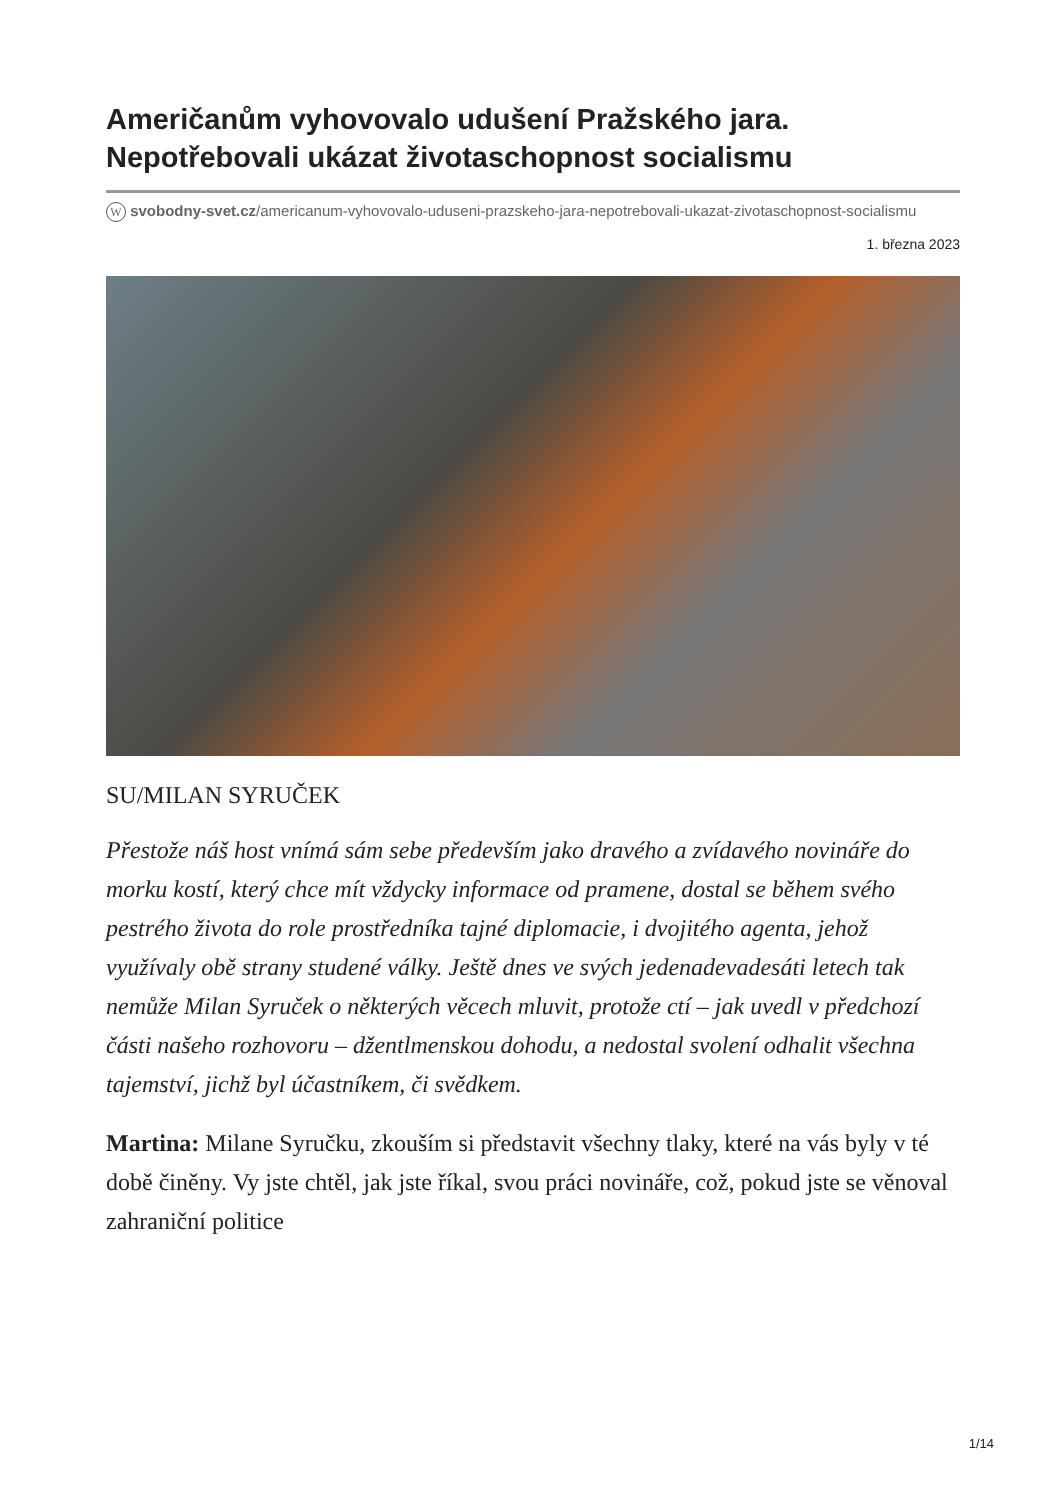Američanům vyhovovalo udušení Pražského jara. Nepotřebovali ukázat životaschopnost socialismu
W svobodny-svet.cz/americanum-vyhovovalo-uduseni-prazskeho-jara-nepotrebovali-ukazat-zivotaschopnost-socialismu
1. března 2023
SU/MILAN SYRUČEK
Přestože náš host vnímá sám sebe především jako dravého a zvídavého novináře do morku kostí, který chce mít vždycky informace od pramene, dostal se během svého pestrého života do role prostředníka tajné diplomacie, i dvojitého agenta, jehož využívaly obě strany studené války. Ještě dnes ve svých jedenadevadesáti letech tak nemůže Milan Syruček o některých věcech mluvit, protože ctí – jak uvedl v předchozí části našeho rozhovoru – džentlmenskou dohodu, a nedostal svolení odhalit všechna tajemství, jichž byl účastníkem, či svědkem.
Martina: Milane Syručku, zkouším si představit všechny tlaky, které na vás byly v té době činěny. Vy jste chtěl, jak jste říkal, svou práci novináře, což, pokud jste se věnoval zahraniční politice
1/14